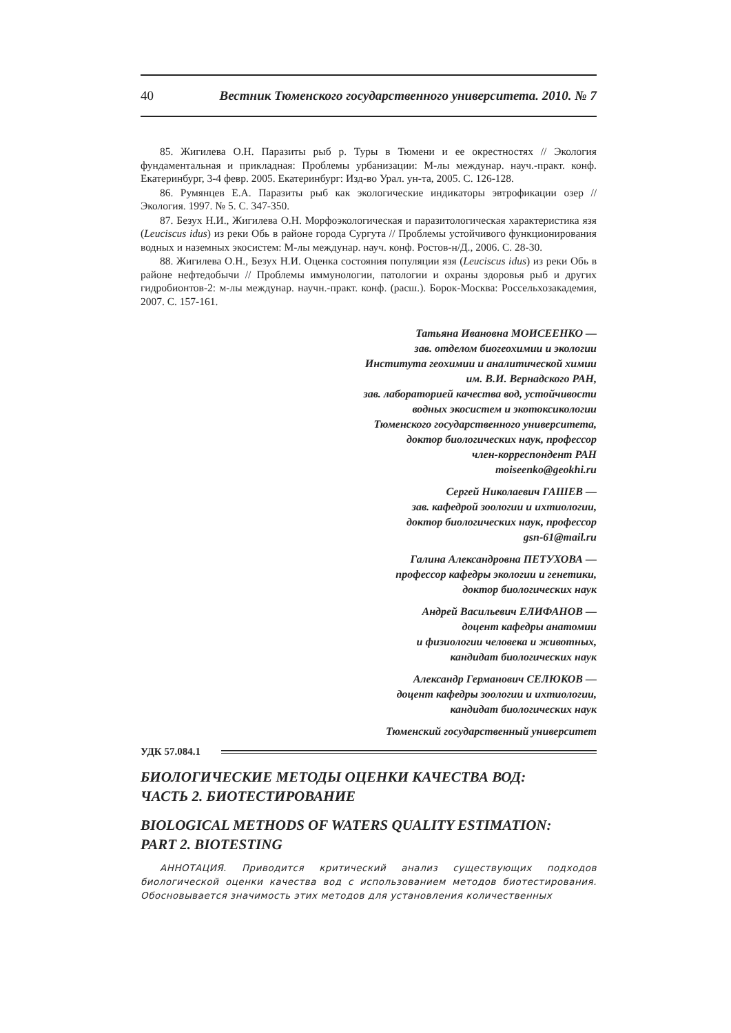40 Вестник Тюменского государственного университета. 2010. № 7
85. Жигилева О.Н. Паразиты рыб р. Туры в Тюмени и ее окрестностях // Экология фундаментальная и прикладная: Проблемы урбанизации: М-лы междунар. науч.-практ. конф. Екатеринбург, 3-4 февр. 2005. Екатеринбург: Изд-во Урал. ун-та, 2005. С. 126-128.
86. Румянцев Е.А. Паразиты рыб как экологические индикаторы эвтрофикации озер // Экология. 1997. № 5. С. 347-350.
87. Безух Н.И., Жигилева О.Н. Морфоэкологическая и паразитологическая характеристика язя (Leuciscus idus) из реки Обь в районе города Сургута // Проблемы устойчивого функционирования водных и наземных экосистем: М-лы междунар. науч. конф. Ростов-н/Д., 2006. С. 28-30.
88. Жигилева О.Н., Безух Н.И. Оценка состояния популяции язя (Leuciscus idus) из реки Обь в районе нефтедобычи // Проблемы иммунологии, патологии и охраны здоровья рыб и других гидробионтов-2: м-лы междунар. научн.-практ. конф. (расш.). Борок-Москва: Россельхозакадемия, 2007. С. 157-161.
Татьяна Ивановна МОИСЕЕНКО —
зав. отделом биогеохимии и экологии
Института геохимии и аналитической химии
им. В.И. Вернадского РАН,
зав. лабораторией качества вод, устойчивости
водных экосистем и экотоксикологии
Тюменского государственного университета,
доктор биологических наук, профессор
член-корреспондент РАН
moiseenko@geokhi.ru
Сергей Николаевич ГАШЕВ —
зав. кафедрой зоологии и ихтиологии,
доктор биологических наук, профессор
gsn-61@mail.ru
Галина Александровна ПЕТУХОВА —
профессор кафедры экологии и генетики,
доктор биологических наук
Андрей Васильевич ЕЛИФАНОВ —
доцент кафедры анатомии
и физиологии человека и животных,
кандидат биологических наук
Александр Германович СЕЛЮКОВ —
доцент кафедры зоологии и ихтиологии,
кандидат биологических наук
Тюменский государственный университет
УДК 57.084.1
БИОЛОГИЧЕСКИЕ МЕТОДЫ ОЦЕНКИ КАЧЕСТВА ВОД:
ЧАСТЬ 2. БИОТЕСТИРОВАНИЕ
BIOLOGICAL METHODS OF WATERS QUALITY ESTIMATION:
PART 2. BIOTESTING
АННОТАЦИЯ. Приводится критический анализ существующих подходов биологической оценки качества вод с использованием методов биотестирования. Обосновывается значимость этих методов для установления количественных